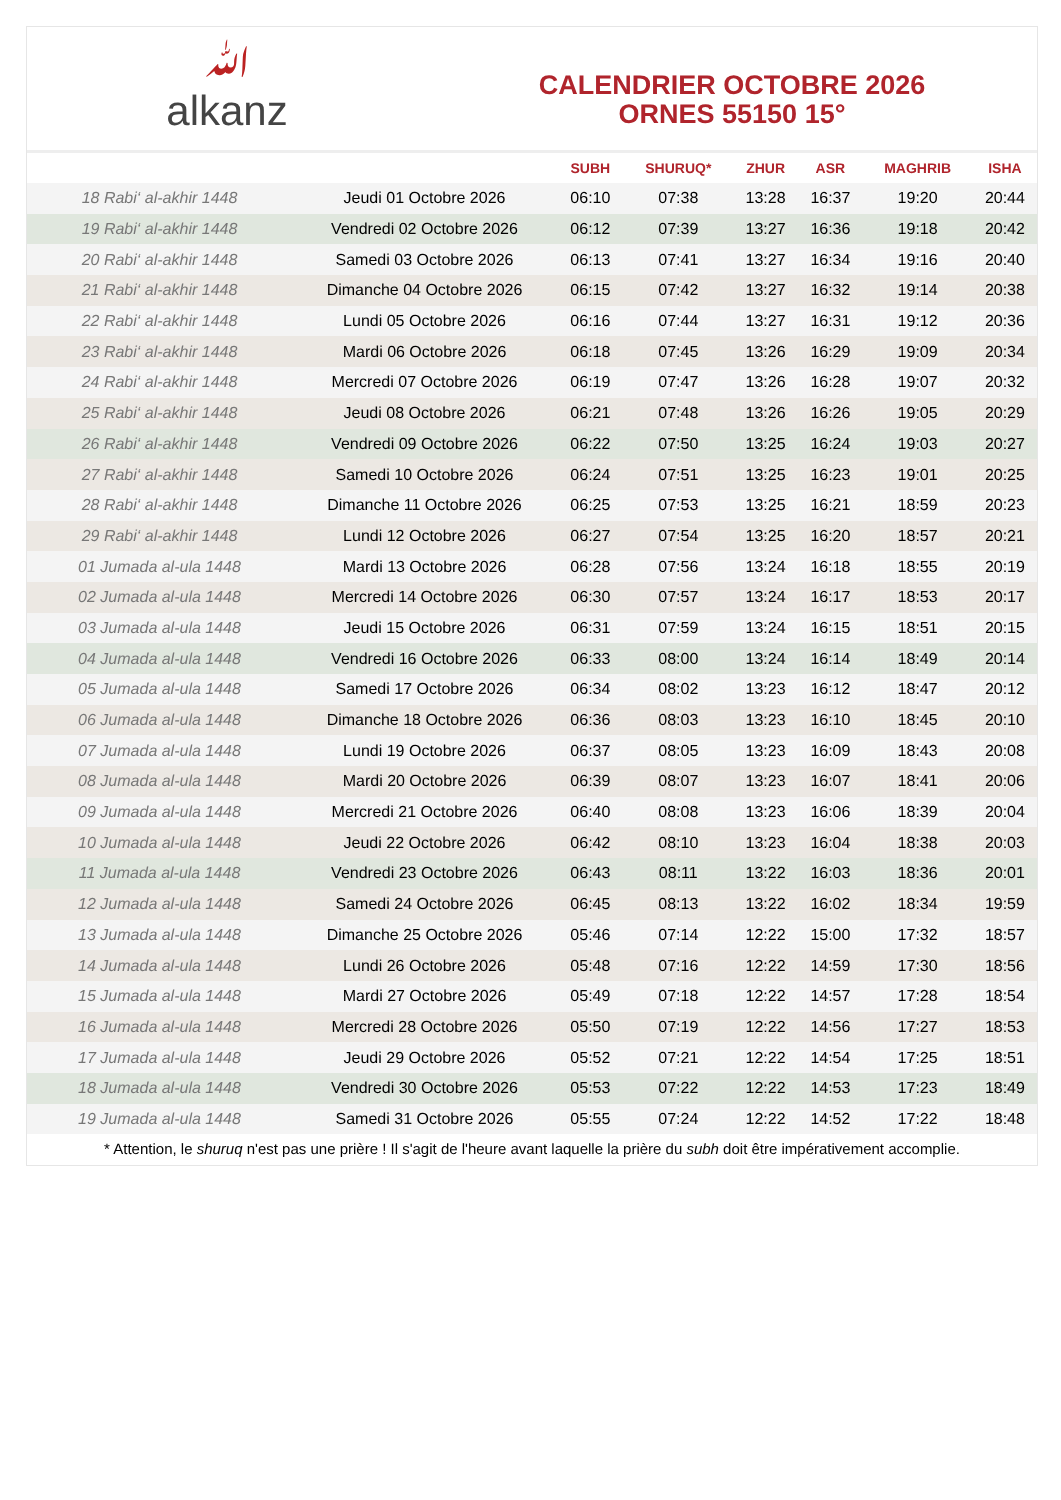ﷲalkanz
CALENDRIER OCTOBRE 2026
ORNES 55150 15°
| | | SUBH | SHURUQ* | ZHUR | ASR | MAGHRIB | ISHA |
| --- | --- | --- | --- | --- | --- | --- | --- |
| 18 Rabi‘ al-akhir 1448 | Jeudi 01 Octobre 2026 | 06:10 | 07:38 | 13:28 | 16:37 | 19:20 | 20:44 |
| 19 Rabi‘ al-akhir 1448 | Vendredi 02 Octobre 2026 | 06:12 | 07:39 | 13:27 | 16:36 | 19:18 | 20:42 |
| 20 Rabi‘ al-akhir 1448 | Samedi 03 Octobre 2026 | 06:13 | 07:41 | 13:27 | 16:34 | 19:16 | 20:40 |
| 21 Rabi‘ al-akhir 1448 | Dimanche 04 Octobre 2026 | 06:15 | 07:42 | 13:27 | 16:32 | 19:14 | 20:38 |
| 22 Rabi‘ al-akhir 1448 | Lundi 05 Octobre 2026 | 06:16 | 07:44 | 13:27 | 16:31 | 19:12 | 20:36 |
| 23 Rabi‘ al-akhir 1448 | Mardi 06 Octobre 2026 | 06:18 | 07:45 | 13:26 | 16:29 | 19:09 | 20:34 |
| 24 Rabi‘ al-akhir 1448 | Mercredi 07 Octobre 2026 | 06:19 | 07:47 | 13:26 | 16:28 | 19:07 | 20:32 |
| 25 Rabi‘ al-akhir 1448 | Jeudi 08 Octobre 2026 | 06:21 | 07:48 | 13:26 | 16:26 | 19:05 | 20:29 |
| 26 Rabi‘ al-akhir 1448 | Vendredi 09 Octobre 2026 | 06:22 | 07:50 | 13:25 | 16:24 | 19:03 | 20:27 |
| 27 Rabi‘ al-akhir 1448 | Samedi 10 Octobre 2026 | 06:24 | 07:51 | 13:25 | 16:23 | 19:01 | 20:25 |
| 28 Rabi‘ al-akhir 1448 | Dimanche 11 Octobre 2026 | 06:25 | 07:53 | 13:25 | 16:21 | 18:59 | 20:23 |
| 29 Rabi‘ al-akhir 1448 | Lundi 12 Octobre 2026 | 06:27 | 07:54 | 13:25 | 16:20 | 18:57 | 20:21 |
| 01 Jumada al-ula 1448 | Mardi 13 Octobre 2026 | 06:28 | 07:56 | 13:24 | 16:18 | 18:55 | 20:19 |
| 02 Jumada al-ula 1448 | Mercredi 14 Octobre 2026 | 06:30 | 07:57 | 13:24 | 16:17 | 18:53 | 20:17 |
| 03 Jumada al-ula 1448 | Jeudi 15 Octobre 2026 | 06:31 | 07:59 | 13:24 | 16:15 | 18:51 | 20:15 |
| 04 Jumada al-ula 1448 | Vendredi 16 Octobre 2026 | 06:33 | 08:00 | 13:24 | 16:14 | 18:49 | 20:14 |
| 05 Jumada al-ula 1448 | Samedi 17 Octobre 2026 | 06:34 | 08:02 | 13:23 | 16:12 | 18:47 | 20:12 |
| 06 Jumada al-ula 1448 | Dimanche 18 Octobre 2026 | 06:36 | 08:03 | 13:23 | 16:10 | 18:45 | 20:10 |
| 07 Jumada al-ula 1448 | Lundi 19 Octobre 2026 | 06:37 | 08:05 | 13:23 | 16:09 | 18:43 | 20:08 |
| 08 Jumada al-ula 1448 | Mardi 20 Octobre 2026 | 06:39 | 08:07 | 13:23 | 16:07 | 18:41 | 20:06 |
| 09 Jumada al-ula 1448 | Mercredi 21 Octobre 2026 | 06:40 | 08:08 | 13:23 | 16:06 | 18:39 | 20:04 |
| 10 Jumada al-ula 1448 | Jeudi 22 Octobre 2026 | 06:42 | 08:10 | 13:23 | 16:04 | 18:38 | 20:03 |
| 11 Jumada al-ula 1448 | Vendredi 23 Octobre 2026 | 06:43 | 08:11 | 13:22 | 16:03 | 18:36 | 20:01 |
| 12 Jumada al-ula 1448 | Samedi 24 Octobre 2026 | 06:45 | 08:13 | 13:22 | 16:02 | 18:34 | 19:59 |
| 13 Jumada al-ula 1448 | Dimanche 25 Octobre 2026 | 05:46 | 07:14 | 12:22 | 15:00 | 17:32 | 18:57 |
| 14 Jumada al-ula 1448 | Lundi 26 Octobre 2026 | 05:48 | 07:16 | 12:22 | 14:59 | 17:30 | 18:56 |
| 15 Jumada al-ula 1448 | Mardi 27 Octobre 2026 | 05:49 | 07:18 | 12:22 | 14:57 | 17:28 | 18:54 |
| 16 Jumada al-ula 1448 | Mercredi 28 Octobre 2026 | 05:50 | 07:19 | 12:22 | 14:56 | 17:27 | 18:53 |
| 17 Jumada al-ula 1448 | Jeudi 29 Octobre 2026 | 05:52 | 07:21 | 12:22 | 14:54 | 17:25 | 18:51 |
| 18 Jumada al-ula 1448 | Vendredi 30 Octobre 2026 | 05:53 | 07:22 | 12:22 | 14:53 | 17:23 | 18:49 |
| 19 Jumada al-ula 1448 | Samedi 31 Octobre 2026 | 05:55 | 07:24 | 12:22 | 14:52 | 17:22 | 18:48 |
* Attention, le shuruq n'est pas une prière ! Il s'agit de l'heure avant laquelle la prière du subh doit être impérativement accomplie.